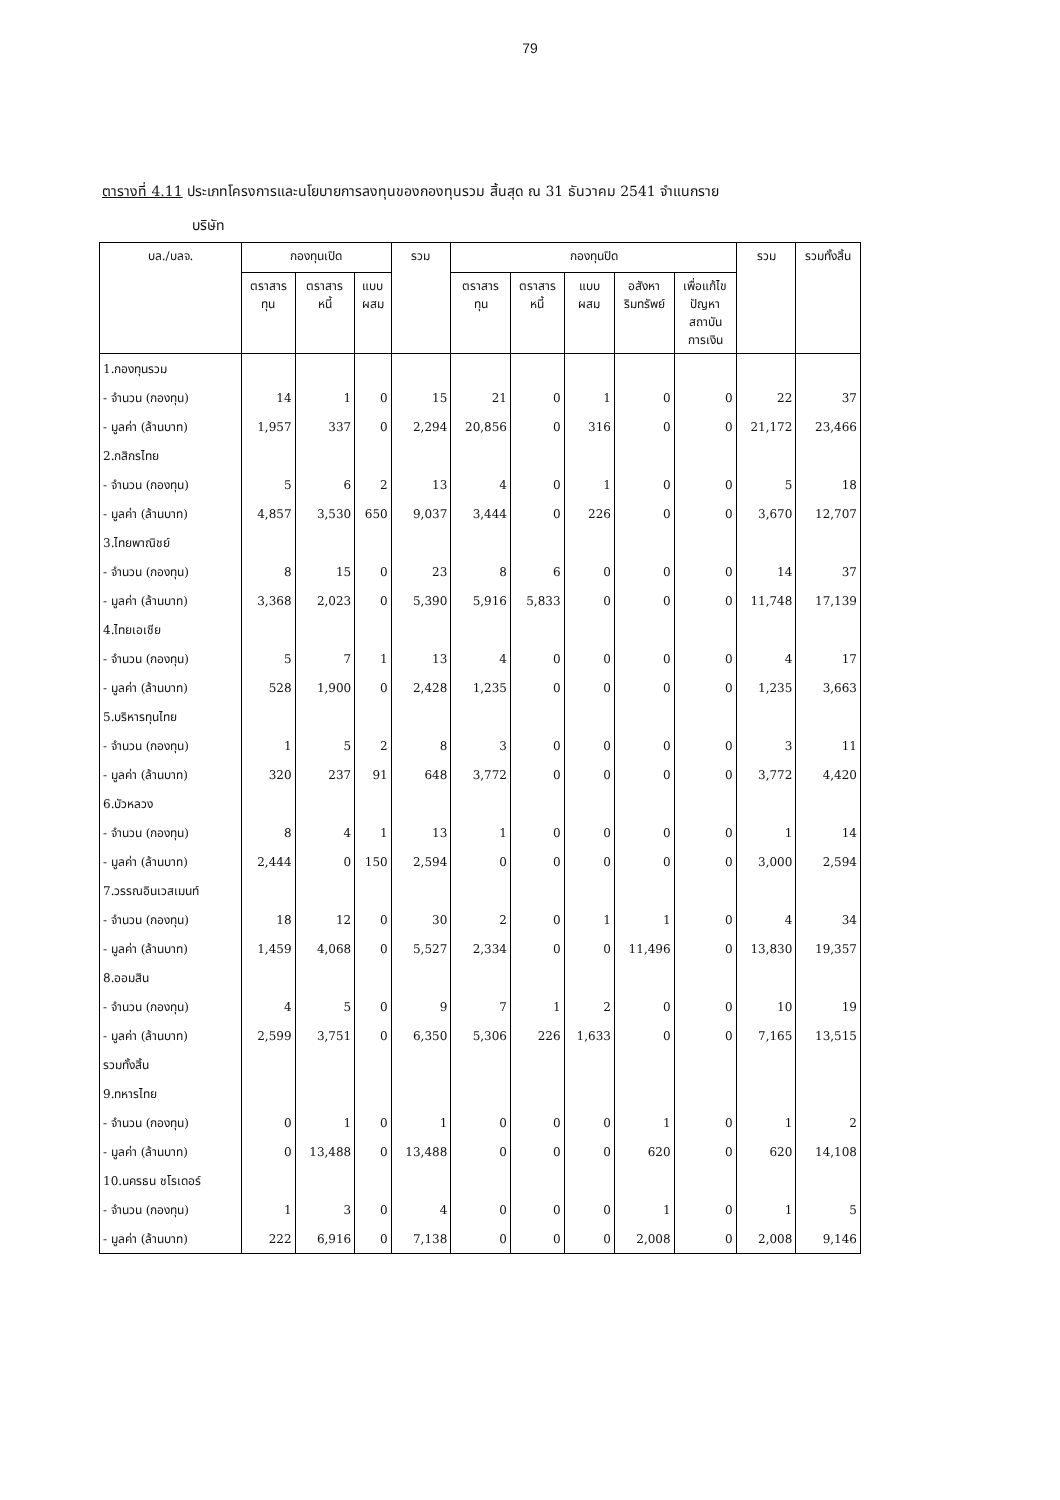79
ตารางที่ 4.11 ประเภทโครงการและนโยบายการลงทุนของกองทุนรวม สิ้นสุด ณ 31 ธันวาคม 2541 จำแนกราย
บริษัท
| บล./บลจ. | กองทุนเปิด | | | รวม | กองทุนปิด | | | | | รวม | รวมทั้งสิ้น |
| --- | --- | --- | --- | --- | --- | --- | --- | --- | --- | --- | --- |
| | ตราสาร ทุน | ตราสาร หนี้ | แบบ ผสม | | ตราสาร ทุน | ตราสาร หนี้ | แบบ ผสม | อสังหา ริมทรัพย์ | เพื่อแก้ไข ปัญหา สถาบัน การเงิน | | |
| 1.กองทุนรวม | | | | | | | | | | | |
| - จำนวน (กองทุน) | 14 | 1 | 0 | 15 | 21 | 0 | 1 | 0 | 0 | 22 | 37 |
| - มูลค่า (ล้านบาท) | 1,957 | 337 | 0 | 2,294 | 20,856 | 0 | 316 | 0 | 0 | 21,172 | 23,466 |
| 2.กสิกรไทย | | | | | | | | | | | |
| - จำนวน (กองทุน) | 5 | 6 | 2 | 13 | 4 | 0 | 1 | 0 | 0 | 5 | 18 |
| - มูลค่า (ล้านบาท) | 4,857 | 3,530 | 650 | 9,037 | 3,444 | 0 | 226 | 0 | 0 | 3,670 | 12,707 |
| 3.ไทยพาณิชย์ | | | | | | | | | | | |
| - จำนวน (กองทุน) | 8 | 15 | 0 | 23 | 8 | 6 | 0 | 0 | 0 | 14 | 37 |
| - มูลค่า (ล้านบาท) | 3,368 | 2,023 | 0 | 5,390 | 5,916 | 5,833 | 0 | 0 | 0 | 11,748 | 17,139 |
| 4.ไทยเอเชีย | | | | | | | | | | | |
| - จำนวน (กองทุน) | 5 | 7 | 1 | 13 | 4 | 0 | 0 | 0 | 0 | 4 | 17 |
| - มูลค่า (ล้านบาท) | 528 | 1,900 | 0 | 2,428 | 1,235 | 0 | 0 | 0 | 0 | 1,235 | 3,663 |
| 5.บริหารทุนไทย | | | | | | | | | | | |
| - จำนวน (กองทุน) | 1 | 5 | 2 | 8 | 3 | 0 | 0 | 0 | 0 | 3 | 11 |
| - มูลค่า (ล้านบาท) | 320 | 237 | 91 | 648 | 3,772 | 0 | 0 | 0 | 0 | 3,772 | 4,420 |
| 6.บัวหลวง | | | | | | | | | | | |
| - จำนวน (กองทุน) | 8 | 4 | 1 | 13 | 1 | 0 | 0 | 0 | 0 | 1 | 14 |
| - มูลค่า (ล้านบาท) | 2,444 | 0 | 150 | 2,594 | 0 | 0 | 0 | 0 | 0 | 3,000 | 2,594 |
| 7.วรรณอินเวสเมนท์ | | | | | | | | | | | |
| - จำนวน (กองทุน) | 18 | 12 | 0 | 30 | 2 | 0 | 1 | 1 | 0 | 4 | 34 |
| - มูลค่า (ล้านบาท) | 1,459 | 4,068 | 0 | 5,527 | 2,334 | 0 | 0 | 11,496 | 0 | 13,830 | 19,357 |
| 8.ออมสิน | | | | | | | | | | | |
| - จำนวน (กองทุน) | 4 | 5 | 0 | 9 | 7 | 1 | 2 | 0 | 0 | 10 | 19 |
| - มูลค่า (ล้านบาท) | 2,599 | 3,751 | 0 | 6,350 | 5,306 | 226 | 1,633 | 0 | 0 | 7,165 | 13,515 |
| รวมทั้งสิ้น | | | | | | | | | | | |
| 9.ทหารไทย | | | | | | | | | | | |
| - จำนวน (กองทุน) | 0 | 1 | 0 | 1 | 0 | 0 | 0 | 1 | 0 | 1 | 2 |
| - มูลค่า (ล้านบาท) | 0 | 13,488 | 0 | 13,488 | 0 | 0 | 0 | 620 | 0 | 620 | 14,108 |
| 10.นครธน ชโรเดอร์ | | | | | | | | | | | |
| - จำนวน (กองทุน) | 1 | 3 | 0 | 4 | 0 | 0 | 0 | 1 | 0 | 1 | 5 |
| - มูลค่า (ล้านบาท) | 222 | 6,916 | 0 | 7,138 | 0 | 0 | 0 | 2,008 | 0 | 2,008 | 9,146 |